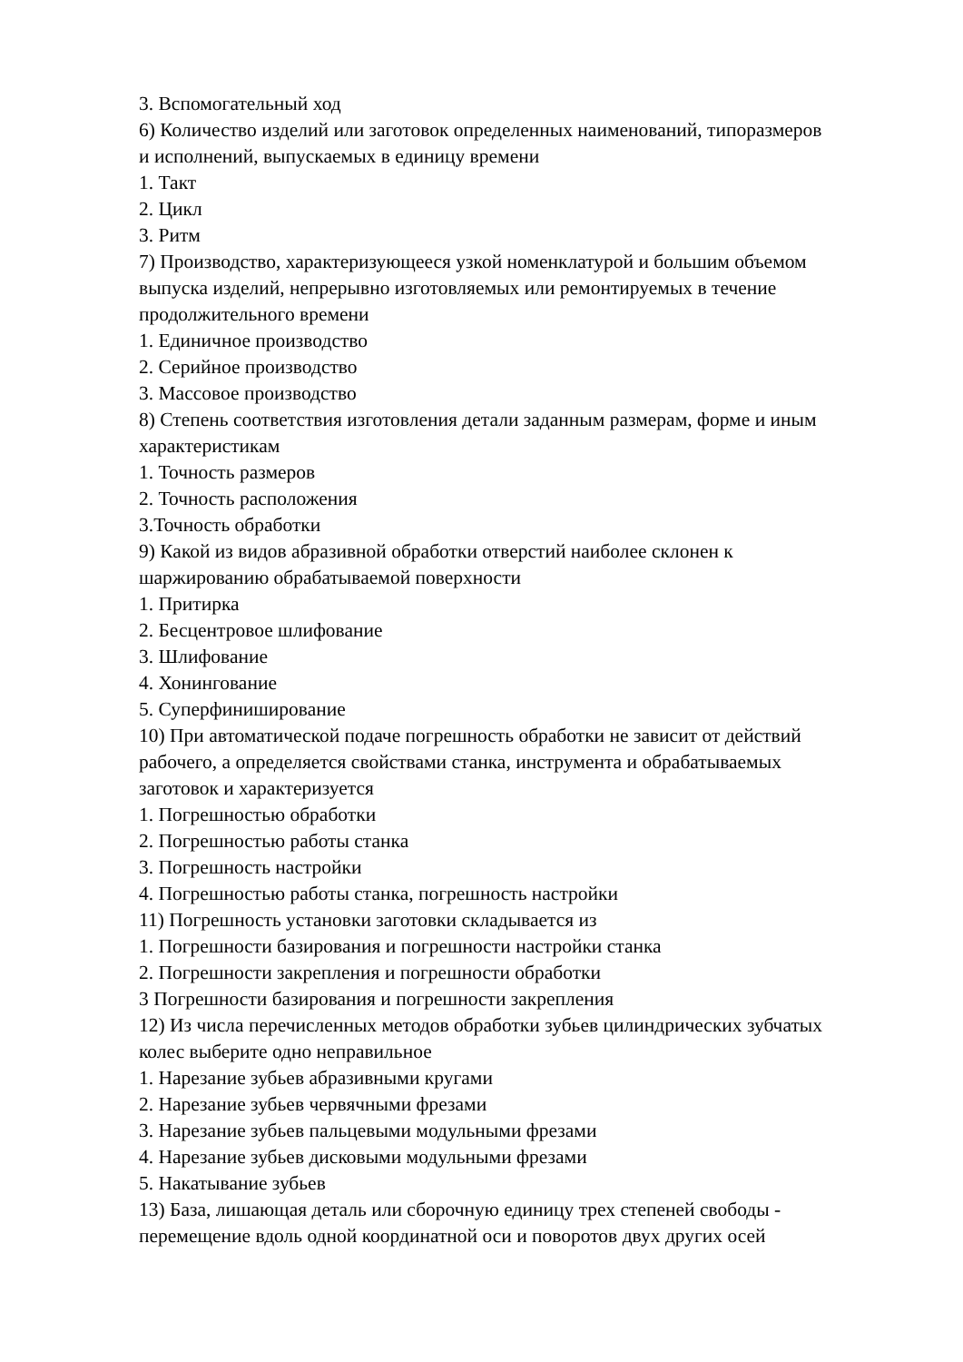3. Вспомогательный ход
6) Количество изделий или заготовок определенных наименований, типоразмеров и исполнений, выпускаемых в единицу времени
1. Такт
2. Цикл
3. Ритм
7) Производство, характеризующееся узкой номенклатурой и большим объемом выпуска изделий, непрерывно изготовляемых или ремонтируемых в течение продолжительного времени
1. Единичное производство
2. Серийное производство
3. Массовое производство
8) Степень соответствия изготовления детали заданным размерам, форме и иным характеристикам
1. Точность размеров
2. Точность расположения
3.Точность обработки
9) Какой из видов абразивной обработки отверстий наиболее склонен к шаржированию обрабатываемой поверхности
1. Притирка
2. Бесцентровое шлифование
3. Шлифование
4. Хонингование
5. Суперфиниширование
10) При автоматической подаче погрешность обработки не зависит от действий рабочего, а определяется свойствами станка, инструмента и обрабатываемых заготовок и характеризуется
1. Погрешностью обработки
2. Погрешностью работы станка
3. Погрешность настройки
4. Погрешностью работы станка, погрешность настройки
11) Погрешность установки заготовки складывается из
1. Погрешности базирования и погрешности настройки станка
2. Погрешности закрепления и погрешности обработки
3 Погрешности базирования и погрешности закрепления
12) Из числа перечисленных методов обработки зубьев цилиндрических зубчатых колес выберите одно неправильное
1. Нарезание зубьев абразивными кругами
2. Нарезание зубьев червячными фрезами
3. Нарезание зубьев пальцевыми модульными фрезами
4. Нарезание зубьев дисковыми модульными фрезами
5. Накатывание зубьев
13) База, лишающая деталь или сборочную единицу трех степеней свободы - перемещение вдоль одной координатной оси и поворотов двух других осей